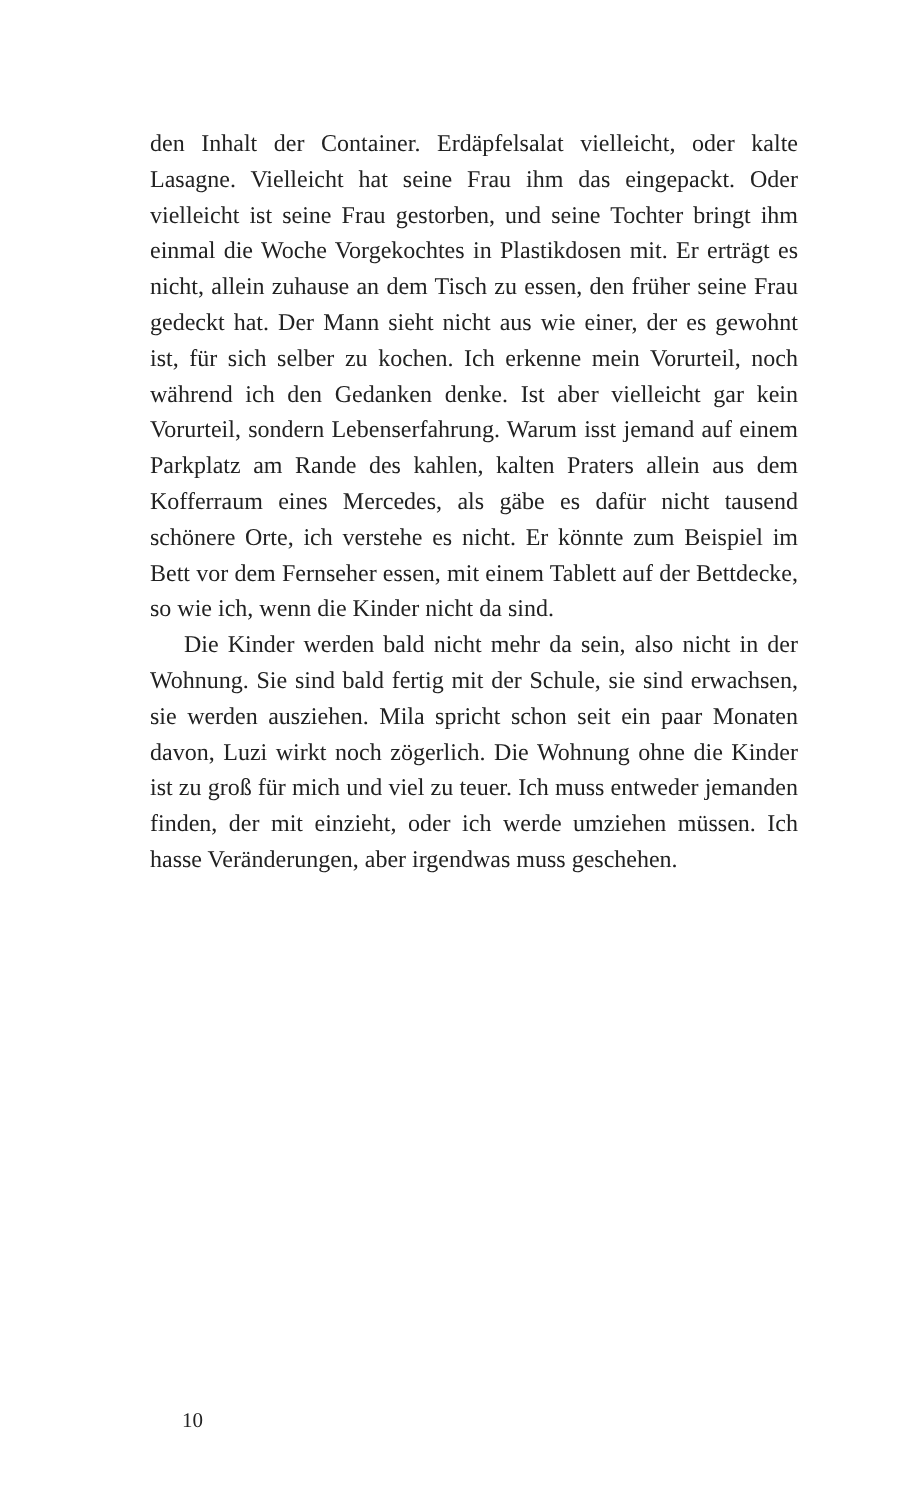den Inhalt der Container. Erdäpfelsalat vielleicht, oder kalte Lasagne. Vielleicht hat seine Frau ihm das eingepackt. Oder vielleicht ist seine Frau gestorben, und seine Tochter bringt ihm einmal die Woche Vorgekochtes in Plastikdosen mit. Er erträgt es nicht, allein zuhause an dem Tisch zu essen, den früher seine Frau gedeckt hat. Der Mann sieht nicht aus wie einer, der es gewohnt ist, für sich selber zu kochen. Ich erkenne mein Vorurteil, noch während ich den Gedanken denke. Ist aber vielleicht gar kein Vorurteil, sondern Lebenserfahrung. Warum isst jemand auf einem Parkplatz am Rande des kahlen, kalten Praters allein aus dem Kofferraum eines Mercedes, als gäbe es dafür nicht tausend schönere Orte, ich verstehe es nicht. Er könnte zum Beispiel im Bett vor dem Fernseher essen, mit einem Tablett auf der Bettdecke, so wie ich, wenn die Kinder nicht da sind.
Die Kinder werden bald nicht mehr da sein, also nicht in der Wohnung. Sie sind bald fertig mit der Schule, sie sind erwachsen, sie werden ausziehen. Mila spricht schon seit ein paar Monaten davon, Luzi wirkt noch zögerlich. Die Wohnung ohne die Kinder ist zu groß für mich und viel zu teuer. Ich muss entweder jemanden finden, der mit einzieht, oder ich werde umziehen müssen. Ich hasse Veränderungen, aber irgendwas muss geschehen.
10